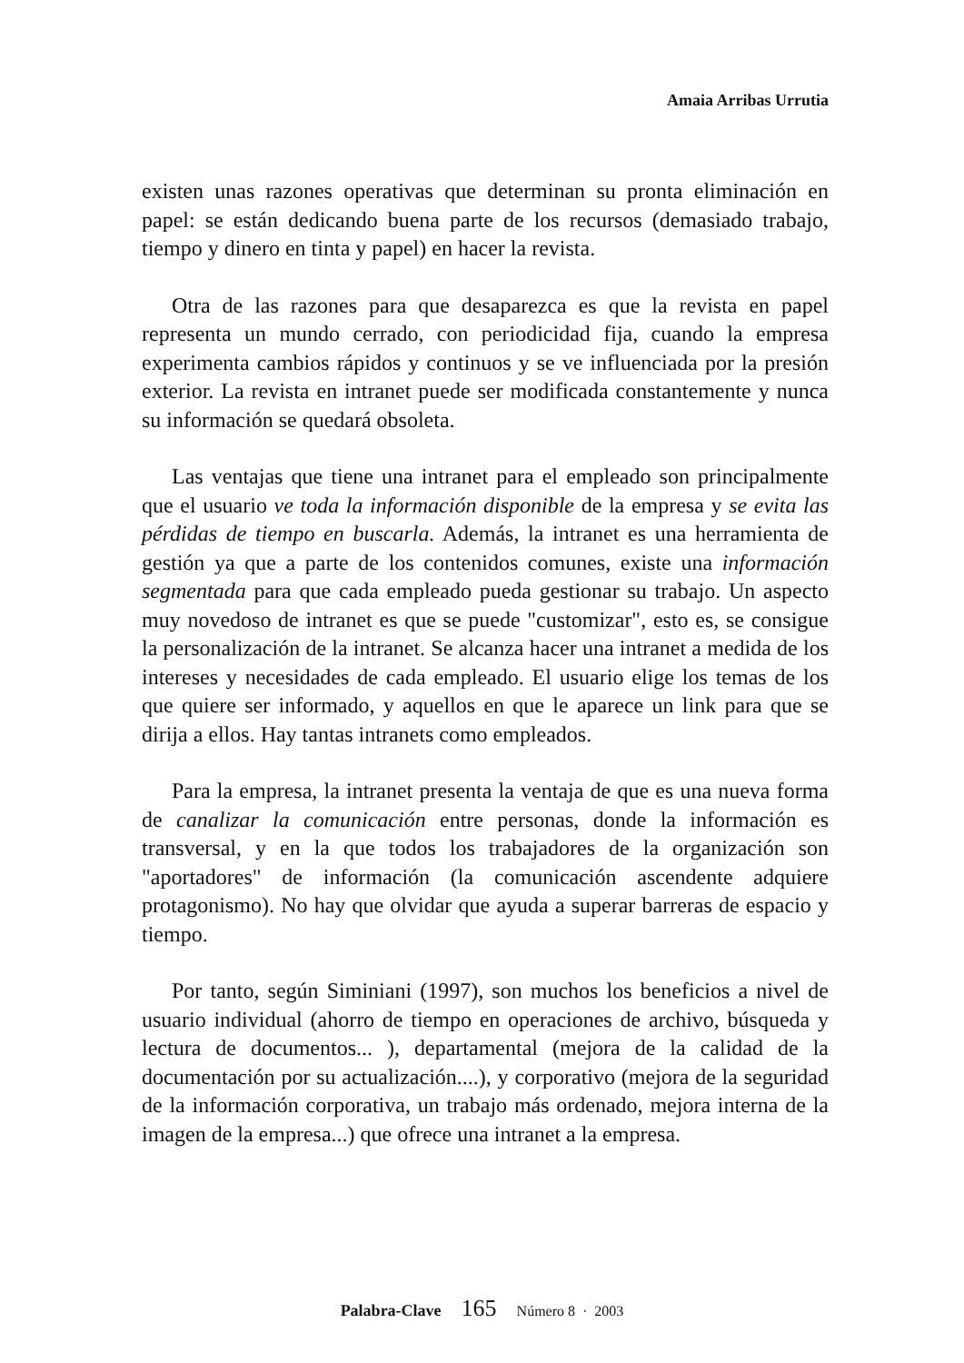Amaia Arribas Urrutia
existen unas razones operativas que determinan su pronta eliminación en papel: se están dedicando buena parte de los recursos (demasiado trabajo, tiempo y dinero en tinta y papel) en hacer la revista.
Otra de las razones para que desaparezca es que la revista en papel representa un mundo cerrado, con periodicidad fija, cuando la empresa experimenta cambios rápidos y continuos y se ve influenciada por la presión exterior. La revista en intranet puede ser modificada constantemente y nunca su información se quedará obsoleta.
Las ventajas que tiene una intranet para el empleado son principalmente que el usuario ve toda la información disponible de la empresa y se evita las pérdidas de tiempo en buscarla. Además, la intranet es una herramienta de gestión ya que a parte de los contenidos comunes, existe una información segmentada para que cada empleado pueda gestionar su trabajo. Un aspecto muy novedoso de intranet es que se puede "customizar", esto es, se consigue la personalización de la intranet. Se alcanza hacer una intranet a medida de los intereses y necesidades de cada empleado. El usuario elige los temas de los que quiere ser informado, y aquellos en que le aparece un link para que se dirija a ellos. Hay tantas intranets como empleados.
Para la empresa, la intranet presenta la ventaja de que es una nueva forma de canalizar la comunicación entre personas, donde la información es transversal, y en la que todos los trabajadores de la organización son "aportadores" de información (la comunicación ascendente adquiere protagonismo). No hay que olvidar que ayuda a superar barreras de espacio y tiempo.
Por tanto, según Siminiani (1997), son muchos los beneficios a nivel de usuario individual (ahorro de tiempo en operaciones de archivo, búsqueda y lectura de documentos... ), departamental (mejora de la calidad de la documentación por su actualización....), y corporativo (mejora de la seguridad de la información corporativa, un trabajo más ordenado, mejora interna de la imagen de la empresa...) que ofrece una intranet a la empresa.
Palabra-Clave 165 Número 8 · 2003